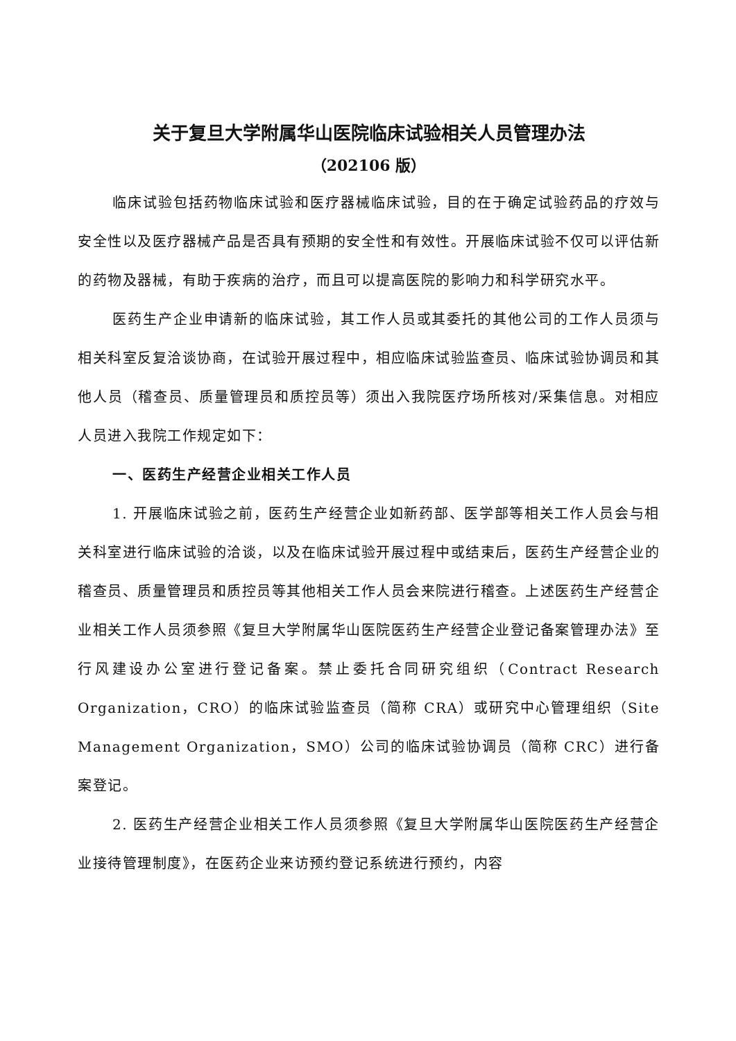关于复旦大学附属华山医院临床试验相关人员管理办法
（202106 版）
临床试验包括药物临床试验和医疗器械临床试验，目的在于确定试验药品的疗效与安全性以及医疗器械产品是否具有预期的安全性和有效性。开展临床试验不仅可以评估新的药物及器械，有助于疾病的治疗，而且可以提高医院的影响力和科学研究水平。
医药生产企业申请新的临床试验，其工作人员或其委托的其他公司的工作人员须与相关科室反复洽谈协商，在试验开展过程中，相应临床试验监查员、临床试验协调员和其他人员（稽查员、质量管理员和质控员等）须出入我院医疗场所核对/采集信息。对相应人员进入我院工作规定如下：
一、医药生产经营企业相关工作人员
1. 开展临床试验之前，医药生产经营企业如新药部、医学部等相关工作人员会与相关科室进行临床试验的洽谈，以及在临床试验开展过程中或结束后，医药生产经营企业的稽查员、质量管理员和质控员等其他相关工作人员会来院进行稽查。上述医药生产经营企业相关工作人员须参照《复旦大学附属华山医院医药生产经营企业登记备案管理办法》至行风建设办公室进行登记备案。禁止委托合同研究组织（Contract Research Organization，CRO）的临床试验监查员（简称 CRA）或研究中心管理组织（Site Management Organization，SMO）公司的临床试验协调员（简称 CRC）进行备案登记。
2. 医药生产经营企业相关工作人员须参照《复旦大学附属华山医院医药生产经营企业接待管理制度》，在医药企业来访预约登记系统进行预约，内容